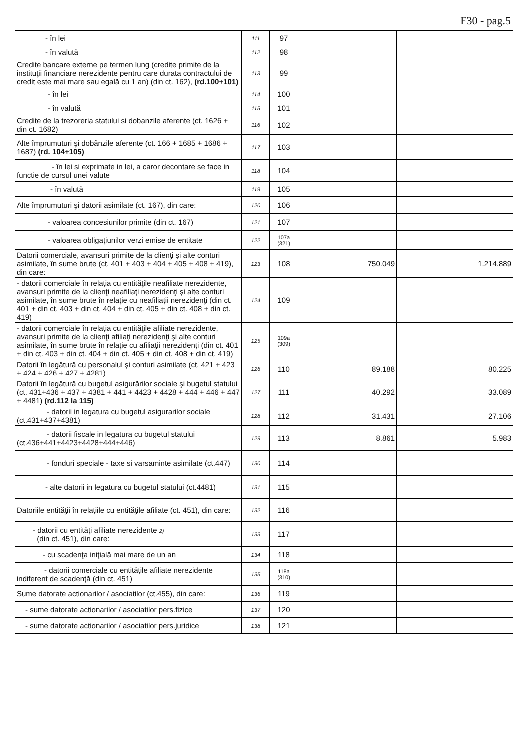F30 - pag.5
| - în lei | 111 | 97 | | |
| - în valută | 112 | 98 | | |
| Credite bancare externe pe termen lung (credite primite de la instituţii financiare nerezidente pentru care durata contractului de credit este mai mare sau egală cu 1 an) (din ct. 162), (rd.100+101) | 113 | 99 | | |
| - în lei | 114 | 100 | | |
| - în valută | 115 | 101 | | |
| Credite de la trezoreria statului si dobanzile aferente (ct. 1626 + din ct. 1682) | 116 | 102 | | |
| Alte împrumuturi şi dobânzile aferente (ct. 166 + 1685 + 1686 + 1687) (rd. 104+105) | 117 | 103 | | |
| - în lei si exprimate in lei, a caror decontare se face in functie de cursul unei valute | 118 | 104 | | |
| - în valută | 119 | 105 | | |
| Alte împrumuturi şi datorii asimilate (ct. 167), din care: | 120 | 106 | | |
| - valoarea concesiunilor primite (din ct. 167) | 121 | 107 | | |
| - valoarea obligaţiunilor verzi emise de entitate | 122 | 107a (321) | | |
| Datorii comerciale, avansuri primite de la clienţi şi alte conturi asimilate, în sume brute (ct. 401 + 403 + 404 + 405 + 408 + 419), din care: | 123 | 108 | 750.049 | 1.214.889 |
| - datorii comerciale în relaţia cu entităţile neafiliate nerezidente, avansuri primite de la clienţi neafiliaţi nerezidenţi şi alte conturi asimilate, în sume brute în relaţie cu neafiliaţii nerezidenţi (din ct. 401 + din ct. 403 + din ct. 404 + din ct. 405 + din ct. 408 + din ct. 419) | 124 | 109 | | |
| - datorii comerciale în relaţia cu entităţile afiliate nerezidente, avansuri primite de la clienţi afiliaţi nerezidenţi şi alte conturi asimilate, în sume brute în relaţie cu afiliaţii nerezidenţi (din ct. 401 + din ct. 403 + din ct. 404 + din ct. 405 + din ct. 408 + din ct. 419) | 125 | 109a (309) | | |
| Datorii în legătură cu personalul şi conturi asimilate (ct. 421 + 423 + 424 + 426 + 427 + 4281) | 126 | 110 | 89.188 | 80.225 |
| Datorii în legătură cu bugetul asigurărilor sociale şi bugetul statului (ct. 431+436 + 437 + 4381 + 441 + 4423 + 4428 + 444 + 446 + 447 + 4481) (rd.112 la 115) | 127 | 111 | 40.292 | 33.089 |
| - datorii in legatura cu bugetul asigurarilor sociale (ct.431+437+4381) | 128 | 112 | 31.431 | 27.106 |
| - datorii fiscale in legatura cu bugetul statului (ct.436+441+4423+4428+444+446) | 129 | 113 | 8.861 | 5.983 |
| - fonduri speciale - taxe si varsaminte asimilate (ct.447) | 130 | 114 | | |
| - alte datorii in legatura cu bugetul statului (ct.4481) | 131 | 115 | | |
| Datoriile entităţii în relaţiile cu entităţile afiliate (ct. 451), din care: | 132 | 116 | | |
| - datorii cu entităţi afiliate nerezidente 2) (din ct. 451), din care: | 133 | 117 | | |
| - cu scadenţa iniţială mai mare de un an | 134 | 118 | | |
| - datorii comerciale cu entităţile afiliate nerezidente indiferent de scadenţă (din ct. 451) | 135 | 118a (310) | | |
| Sume datorate actionarilor / asociatilor (ct.455), din care: | 136 | 119 | | |
| - sume datorate actionarilor / asociatilor pers.fizice | 137 | 120 | | |
| - sume datorate actionarilor / asociatilor pers.juridice | 138 | 121 | | |